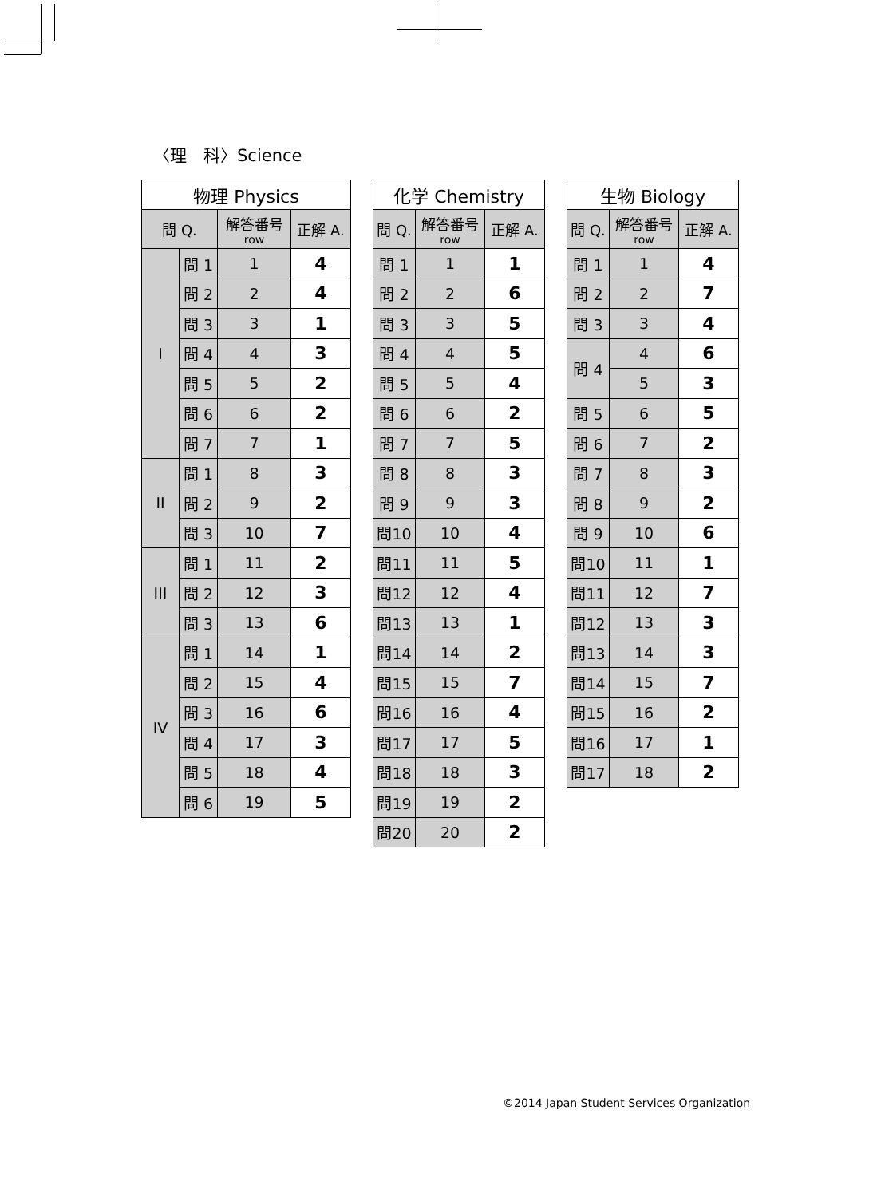〈理　科〉Science
| 物理 Physics | | | |
| --- | --- | --- | --- |
| 問 Q. | | 解答番号 row | 正解 A. |
| I | 問 1 | 1 | 4 |
| | 問 2 | 2 | 4 |
| | 問 3 | 3 | 1 |
| | 問 4 | 4 | 3 |
| | 問 5 | 5 | 2 |
| | 問 6 | 6 | 2 |
| | 問 7 | 7 | 1 |
| II | 問 1 | 8 | 3 |
| | 問 2 | 9 | 2 |
| | 問 3 | 10 | 7 |
| III | 問 1 | 11 | 2 |
| | 問 2 | 12 | 3 |
| | 問 3 | 13 | 6 |
| IV | 問 1 | 14 | 1 |
| | 問 2 | 15 | 4 |
| | 問 3 | 16 | 6 |
| | 問 4 | 17 | 3 |
| | 問 5 | 18 | 4 |
| | 問 6 | 19 | 5 |
| 化学 Chemistry | | |
| --- | --- | --- |
| 問 Q. | 解答番号 row | 正解 A. |
| 問 1 | 1 | 1 |
| 問 2 | 2 | 6 |
| 問 3 | 3 | 5 |
| 問 4 | 4 | 5 |
| 問 5 | 5 | 4 |
| 問 6 | 6 | 2 |
| 問 7 | 7 | 5 |
| 問 8 | 8 | 3 |
| 問 9 | 9 | 3 |
| 問10 | 10 | 4 |
| 問11 | 11 | 5 |
| 問12 | 12 | 4 |
| 問13 | 13 | 1 |
| 問14 | 14 | 2 |
| 問15 | 15 | 7 |
| 問16 | 16 | 4 |
| 問17 | 17 | 5 |
| 問18 | 18 | 3 |
| 問19 | 19 | 2 |
| 問20 | 20 | 2 |
| 生物 Biology | | |
| --- | --- | --- |
| 問 Q. | 解答番号 row | 正解 A. |
| 問 1 | 1 | 4 |
| 問 2 | 2 | 7 |
| 問 3 | 3 | 4 |
| 問 4 | 4 | 6 |
| | 5 | 3 |
| 問 5 | 6 | 5 |
| 問 6 | 7 | 2 |
| 問 7 | 8 | 3 |
| 問 8 | 9 | 2 |
| 問 9 | 10 | 6 |
| 問10 | 11 | 1 |
| 問11 | 12 | 7 |
| 問12 | 13 | 3 |
| 問13 | 14 | 3 |
| 問14 | 15 | 7 |
| 問15 | 16 | 2 |
| 問16 | 17 | 1 |
| 問17 | 18 | 2 |
©2014 Japan Student Services Organization